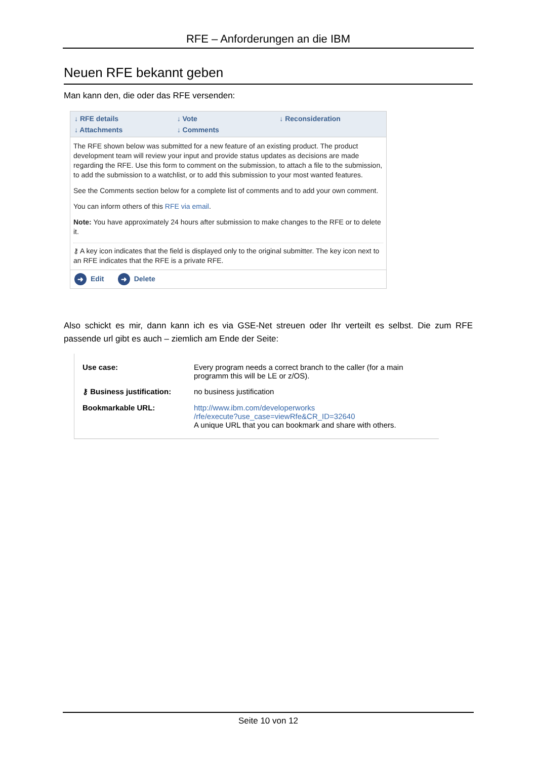RFE – Anforderungen an die IBM
Neuen RFE bekannt geben
Man kann den, die oder das RFE versenden:
↓ RFE details ↓ Vote ↓ Reconsideration ↓ Attachments ↓ Comments
The RFE shown below was submitted for a new feature of an existing product. The product development team will review your input and provide status updates as decisions are made regarding the RFE. Use this form to comment on the submission, to attach a file to the submission, to add the submission to a watchlist, or to add this submission to your most wanted features.
See the Comments section below for a complete list of comments and to add your own comment.
You can inform others of this RFE via email.
Note: You have approximately 24 hours after submission to make changes to the RFE or to delete it.
⚷ A key icon indicates that the field is displayed only to the original submitter. The key icon next to an RFE indicates that the RFE is a private RFE.
➜ Edit ➜ Delete
Also schickt es mir, dann kann ich es via GSE-Net streuen oder Ihr verteilt es selbst. Die zum RFE passende url gibt es auch – ziemlich am Ende der Seite:
| Use case: | Every program needs a correct branch to the caller (for a main programm this will be LE or z/OS). |
| ⚷ Business justification: | no business justification |
| Bookmarkable URL: | http://www.ibm.com/developerworks /rfe/execute?use_case=viewRfe&CR_ID=32640 A unique URL that you can bookmark and share with others. |
Seite 10 von 12